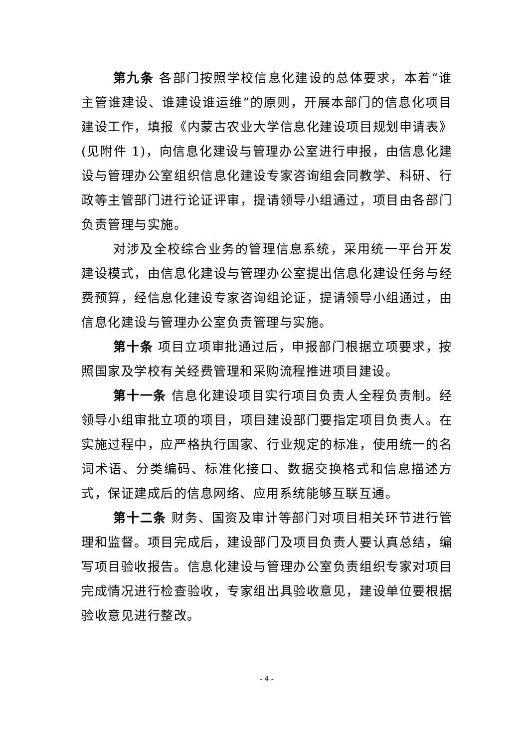第九条 各部门按照学校信息化建设的总体要求，本着“谁主管谁建设、谁建设谁运维”的原则，开展本部门的信息化项目建设工作，填报《内蒙古农业大学信息化建设项目规划申请表》(见附件 1)，向信息化建设与管理办公室进行申报，由信息化建设与管理办公室组织信息化建设专家咨询组会同教学、科研、行政等主管部门进行论证评审，提请领导小组通过，项目由各部门负责管理与实施。
对涉及全校综合业务的管理信息系统，采用统一平台开发建设模式，由信息化建设与管理办公室提出信息化建设任务与经费预算，经信息化建设专家咨询组论证，提请领导小组通过，由信息化建设与管理办公室负责管理与实施。
第十条 项目立项审批通过后，申报部门根据立项要求，按照国家及学校有关经费管理和采购流程推进项目建设。
第十一条 信息化建设项目实行项目负责人全程负责制。经领导小组审批立项的项目，项目建设部门要指定项目负责人。在实施过程中，应严格执行国家、行业规定的标准，使用统一的名词术语、分类编码、标准化接口、数据交换格式和信息描述方式，保证建成后的信息网络、应用系统能够互联互通。
第十二条 财务、国资及审计等部门对项目相关环节进行管理和监督。项目完成后，建设部门及项目负责人要认真总结，编写项目验收报告。信息化建设与管理办公室负责组织专家对项目完成情况进行检查验收，专家组出具验收意见，建设单位要根据验收意见进行整改。
- 4 -